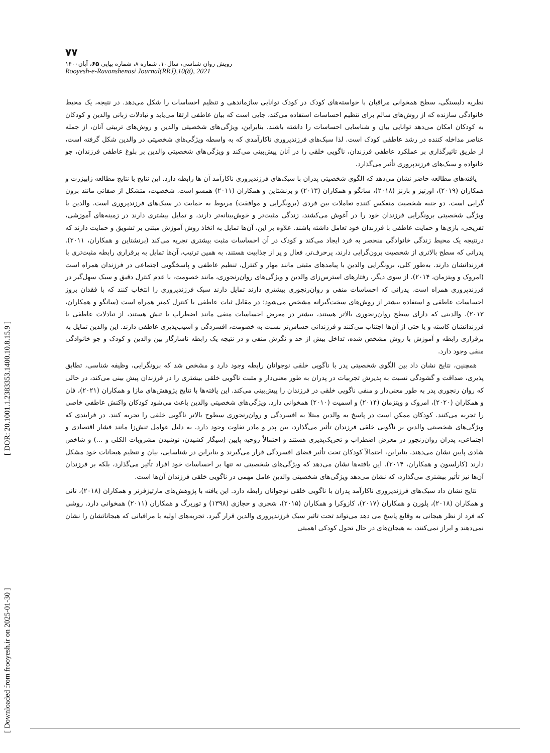[ Downloaded from frooyesh.ir on 2025-01-30 ] [ DOR: 20.1001.1.2383353.1400.10.8.15.9 ]
۷۷
رویش روان شناسی، سال۱۰، شماره ۸، شماره پیاپی ۶۵، آبان۱۴۰۰
Rooyesh-e-Ravanshenasi Journal(RRJ),10(8), 2021
نظریه دلبستگی، سطح همخوانی مراقبان با خواسته‌های کودک در کودک توانایی سازماندهی و تنظیم احساسات را شکل می‌دهد. در نتیجه، یک محیط خانوادگی سازنده که از روش‌های سالم برای تنظیم احساسات استفاده می‌کند، جایی است که بیان عاطفی ارتقا می‌یابد و تبادلات زبانی والدین و کودکان به کودکان امکان می‌دهد توانایی بیان و شناسایی احساسات را داشته باشند. بنابراین، ویژگی‌های شخصیتی والدین و روش‌های تربیتی آنان، از جمله عناصر مداخله کننده در رشد عاطفی کودک است. لذا سبک‌های فرزندپروری ناکارآمدی که به واسطه ویژگی‌های شخصیتی در والدین شکل گرفته است، از طریق تاثیرگذاری بر عملکرد عاطفی فرزندان، ناگویی خلقی را در آنان پیش‌بینی می‌کند و ویژگی‌های شخصیتی والدین بر بلوغ عاطفی فرزندان، جو خانواده و سبک‌های فرزندپروری تأثیر می‌گذارد.
یافته‌های مطالعه حاضر نشان می‌دهد که الگوی شخصیتی پدران با سبک‌های فرزندپروری ناکارآمد آن ها رابطه دارد. این نتایج با نتایج مطالعه زابیزرت و همکاران (۲۰۱۹)، اورتیز و بارنز (۲۰۱۸)، سانگو و همکاران (۲۰۱۳) و برنشتاین و همکاران (۲۰۱۱) همسو است. شخصیت، متشکل از صفاتی مانند برون گرایی است. دو جنبه شخصیت منعکس کننده تعاملات بین فردی (برونگرایی و موافقت) مربوط به حمایت در سبک‌های فرزندپروری است. والدین با ویژگی شخصیتی برونگرایی فرزندان خود را در آغوش می‌کشند، زندگی مثبت‌تر و خوش‌بینانه‌تر دارند، و تمایل بیشتری دارند در زمینه‌های آموزشی، تفریحی، بازی‌ها و حمایت عاطفی با فرزندان خود تعامل داشته باشند. علاوه بر این، آن‌ها تمایل به اتخاذ روش آموزش مبتنی بر تشویق و حمایت دارند که درنتیجه یک محیط زندگی خانوادگی منحصر به فرد ایجاد می‌کند و کودک در آن احساسات مثبت بیشتری تجربه می‌کند (برنشتاین و همکاران، ۲۰۱۱). پدرانی که سطح بالاتری از شخصیت برون‌گرایی دارند، پرحرف‌تر، فعال و پر از جذابیت هستند، به همین ترتیب، آن‌ها تمایل به برقراری رابطه مثبت‌تری با فرزندانشان دارند. به‌طور کلی، برونگرایی والدین با پیامدهای مثبتی مانند مهار و کنترل، تنظیم عاطفی و پاسخگویی اجتماعی در فرزندان همراه است (امروک و ویتزمان، ۲۰۱۴). از سوی دیگر، رفتارهای استرس‌زای والدین و ویژگی‌های روان‌رنجوری، مانند خصومت، با عدم کنترل دقیق و سبک سهل‌گیر در فرزندپروری همراه است. پدرانی که احساسات منفی و روان‌رنجوری بیشتری دارند تمایل دارند سبک فرزندپروری را انتخاب کنند که با فقدان بروز احساسات عاطفی و استفاده بیشتر از روش‌های سخت‌گیرانه مشخص می‌شود؛ در مقابل ثبات عاطفی با کنترل کمتر همراه است (سانگو و همکاران، ۲۰۱۳). والدینی که دارای سطح روان‌رنجوری بالاتر هستند، بیشتر در معرض احساسات منفی مانند اضطراب یا تنش هستند، از تبادلات عاطفی با فرزندانشان کاسته و یا حتی از آن‌ها اجتناب می‌کنند و فرزندانی حساس‌تر نسبت به خصومت، افسردگی و آسیب‌پذیری عاطفی دارند. این والدین تمایل به برقراری رابطه و آموزش با روش مشخص شده، تداخل بیش از حد و نگرش منفی و در نتیجه یک رابطه ناسازگار بین والدین و کودک و جو خانوادگی منفی وجود دارد.
همچنین، نتایج نشان داد بین الگوی شخصیتی پدر با ناگویی خلقی نوجوانان رابطه وجود دارد و مشخص شد که برونگرایی، وظیفه شناسی، تطابق پذیری، صداقت و گشودگی نسبت به پذیرش تجربیات در پدران به طور معنی‌دار و مثبت ناگویی خلقی بیشتری را در فرزندان پیش بینی می‌کند، در حالی که روان رنجوری پدر به طور معنی‌دار و منفی ناگویی خلقی در فرزندان را پیش‌بینی می‌کند. این یافته‌ها با نتایج پژوهش‌های مازا و همکاران (۲۰۲۱)، فان و همکاران (۲۰۲۰)، امروک و ویتزمان (۲۰۱۴) و اسمیت (۲۰۱۰) همخوانی دارد. ویژگی‌های شخصیتی والدین باعث می‌شود کودکان واکنش عاطفی خاصی را تجربه می‌کنند. کودکان ممکن است در پاسخ به والدین مبتلا به افسردگی و روان‌رنجوری سطوح بالاتر ناگویی خلقی را تجربه کنند. در فرایندی که ویژگی‌های شخصیتی والدین بر ناگویی خلقی فرزندان تأثیر می‌گذارد، بین پدر و مادر تفاوت وجود دارد. به دلیل عوامل تنش‌زا مانند فشار اقتصادی و اجتماعی، پدران روان‌رنجور در معرض اضطراب و تحریک‌پذیری هستند و احتمالاً روحیه پایین (سیگار کشیدن، نوشیدن مشروبات الکلی و ...) و شاخص شادی پایین نشان می‌دهند. بنابراین، احتمالاً کودکان تحت تأثیر فضای افسردگی قرار می‌گیرند و بنابراین در شناسایی، بیان و تنظیم هیجانات خود مشکل دارند (کارلسون و همکاران، ۲۰۱۴). این یافته‌ها نشان می‌دهد که ویژگی‌های شخصیتی نه تنها بر احساسات خود افراد تأثیر می‌گذارد، بلکه بر فرزندان آن‌ها نیز تأثیر بیشتری می‌گذارد، که نشان می‌دهد ویژگی‌های شخصیتی والدین عامل مهمی در ناگویی خلقی فرزندان آن‌ها است.
نتایج نشان داد سبک‌های فرزندپروری ناکارآمد پدران با ناگویی خلقی نوجوانان رابطه دارد. این یافته با پژوهش‌های مارتیزفرنر و همکاران (۲۰۱۸)، تانی و همکاران (۲۰۱۸)، پلورن و همکاران (۲۰۱۷)، کازوکرا و همکاران (۲۰۱۵)، شجری و حجازی (۱۳۹۸) و توربرگ و همکاران (۲۰۱۱) همخوانی دارد. روشی که فرد از نظر هیجانی به وقایع پاسخ می دهد می‌تواند تحت تاثیر سبک فرزندپروری والدین قرار گیرد. تجربه‌های اولیه با مراقبانی که هیجاناتشان را نشان نمی‌دهند و ابراز نمی‌کنند، به هیجان‌های در حال تحول کودکی اهمیتی